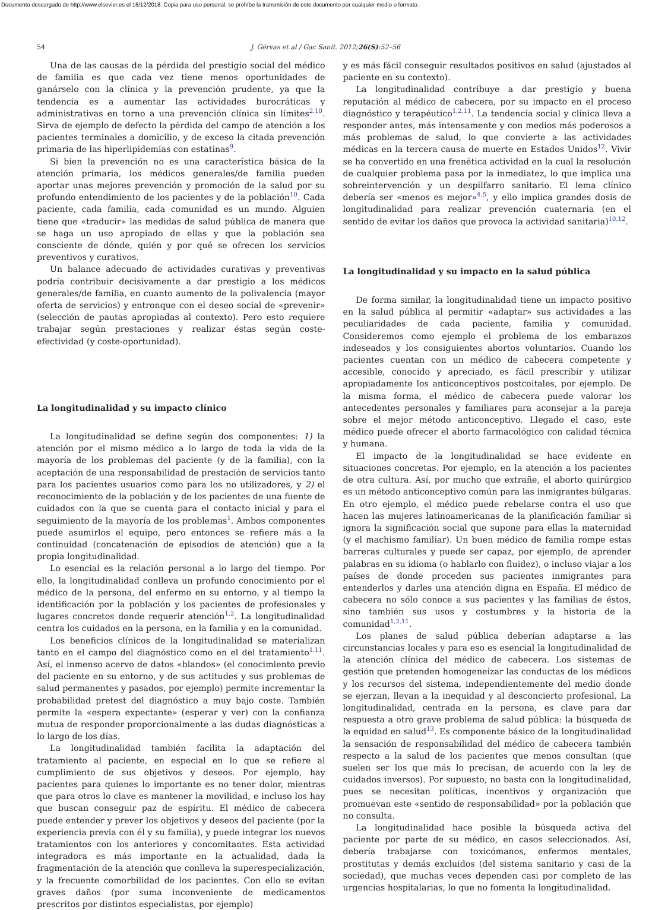Documento descargado de http://www.elsevier.es el 16/12/2018. Copia para uso personal, se prohíbe la transmisión de este documento por cualquier medio o formato.
54 J. Gérvas et al / Gac Sanit. 2012;26(S):52–56
Una de las causas de la pérdida del prestigio social del médico de familia es que cada vez tiene menos oportunidades de ganárselo con la clínica y la prevención prudente, ya que la tendencia es a aumentar las actividades burocráticas y administrativas en torno a una prevención clínica sin límites<sup>2,10</sup>. Sirva de ejemplo de defecto la pérdida del campo de atención a los pacientes terminales a domicilio, y de exceso la citada prevención primaria de las hiperlipidemias con estatinas<sup>9</sup>.
Si bien la prevención no es una característica básica de la atención primaria, los médicos generales/de familia pueden aportar unas mejores prevención y promoción de la salud por su profundo entendimiento de los pacientes y de la población<sup>10</sup>. Cada paciente, cada familia, cada comunidad es un mundo. Alguien tiene que «traducir» las medidas de salud pública de manera que se haga un uso apropiado de ellas y que la población sea consciente de dónde, quién y por qué se ofrecen los servicios preventivos y curativos.
Un balance adecuado de actividades curativas y preventivas podría contribuir decisivamente a dar prestigio a los médicos generales/de familia, en cuanto aumento de la polivalencia (mayor oferta de servicios) y entronque con el deseo social de «prevenir» (selección de pautas apropiadas al contexto). Pero esto requiere trabajar según prestaciones y realizar éstas según coste-efectividad (y coste-oportunidad).
La longitudinalidad y su impacto clínico
La longitudinalidad se define según dos componentes: 1) la atención por el mismo médico a lo largo de toda la vida de la mayoría de los problemas del paciente (y de la familia), con la aceptación de una responsabilidad de prestación de servicios tanto para los pacientes usuarios como para los no utilizadores, y 2) el reconocimiento de la población y de los pacientes de una fuente de cuidados con la que se cuenta para el contacto inicial y para el seguimiento de la mayoría de los problemas<sup>1</sup>. Ambos componentes puede asumirlos el equipo, pero entonces se refiere más a la continuidad (concatenación de episodios de atención) que a la propia longitudinalidad.
Lo esencial es la relación personal a lo largo del tiempo. Por ello, la longitudinalidad conlleva un profundo conocimiento por el médico de la persona, del enfermo en su entorno, y al tiempo la identificación por la población y los pacientes de profesionales y lugares concretos donde requerir atención<sup>1,2</sup>. La longitudinalidad centra los cuidados en la persona, en la familia y en la comunidad.
Los beneficios clínicos de la longitudinalidad se materializan tanto en el campo del diagnóstico como en el del tratamiento<sup>1,11</sup>. Así, el inmenso acervo de datos «blandos» (el conocimiento previo del paciente en su entorno, y de sus actitudes y sus problemas de salud permanentes y pasados, por ejemplo) permite incrementar la probabilidad pretest del diagnóstico a muy bajo coste. También permite la «espera expectante» (esperar y ver) con la confianza mutua de responder proporcionalmente a las dudas diagnósticas a lo largo de los días.
La longitudinalidad también facilita la adaptación del tratamiento al paciente, en especial en lo que se refiere al cumplimiento de sus objetivos y deseos. Por ejemplo, hay pacientes para quienes lo importante es no tener dolor, mientras que para otros lo clave es mantener la movilidad, e incluso los hay que buscan conseguir paz de espíritu. El médico de cabecera puede entender y prever los objetivos y deseos del paciente (por la experiencia previa con él y su familia), y puede integrar los nuevos tratamientos con los anteriores y concomitantes. Esta actividad integradora es más importante en la actualidad, dada la fragmentación de la atención que conlleva la superespecialización, y la frecuente comorbilidad de los pacientes. Con ello se evitan graves daños (por suma inconveniente de medicamentos prescritos por distintos especialistas, por ejemplo)
y es más fácil conseguir resultados positivos en salud (ajustados al paciente en su contexto).
La longitudinalidad contribuye a dar prestigio y buena reputación al médico de cabecera, por su impacto en el proceso diagnóstico y terapéutico<sup>1,2,11</sup>. La tendencia social y clínica lleva a responder antes, más intensamente y con medios más poderosos a más problemas de salud, lo que convierte a las actividades médicas en la tercera causa de muerte en Estados Unidos<sup>12</sup>. Vivir se ha convertido en una frenética actividad en la cual la resolución de cualquier problema pasa por la inmediatez, lo que implica una sobreintervención y un despilfarro sanitario. El lema clínico debería ser «menos es mejor»<sup>4,5</sup>, y ello implica grandes dosis de longitudinalidad para realizar prevención cuaternaria (en el sentido de evitar los daños que provoca la actividad sanitaria)<sup>10,12</sup>.
La longitudinalidad y su impacto en la salud pública
De forma similar, la longitudinalidad tiene un impacto positivo en la salud pública al permitir «adaptar» sus actividades a las peculiaridades de cada paciente, familia y comunidad. Consideremos como ejemplo el problema de los embarazos indeseados y los consiguientes abortos voluntarios. Cuando los pacientes cuentan con un médico de cabecera competente y accesible, conocido y apreciado, es fácil prescribir y utilizar apropiadamente los anticonceptivos postcoitales, por ejemplo. De la misma forma, el médico de cabecera puede valorar los antecedentes personales y familiares para aconsejar a la pareja sobre el mejor método anticonceptivo. Llegado el caso, este médico puede ofrecer el aborto farmacológico con calidad técnica y humana.
El impacto de la longitudinalidad se hace evidente en situaciones concretas. Por ejemplo, en la atención a los pacientes de otra cultura. Así, por mucho que extrañe, el aborto quirúrgico es un método anticonceptivo común para las inmigrantes búlgaras. En otro ejemplo, el médico puede rebelarse contra el uso que hacen las mujeres latinoamericanas de la planificación familiar si ignora la significación social que supone para ellas la maternidad (y el machismo familiar). Un buen médico de familia rompe estas barreras culturales y puede ser capaz, por ejemplo, de aprender palabras en su idioma (o hablarlo con fluidez), o incluso viajar a los países de donde proceden sus pacientes inmigrantes para entenderlos y darles una atención digna en España. El médico de cabecera no sólo conoce a sus pacientes y las familias de éstos, sino también sus usos y costumbres y la historia de la comunidad<sup>1,2,11</sup>.
Los planes de salud pública deberían adaptarse a las circunstancias locales y para eso es esencial la longitudinalidad de la atención clínica del médico de cabecera. Los sistemas de gestión que pretenden homogeneizar las conductas de los médicos y los recursos del sistema, independientemente del medio donde se ejerzan, llevan a la inequidad y al desconcierto profesional. La longitudinalidad, centrada en la persona, es clave para dar respuesta a otro grave problema de salud pública: la búsqueda de la equidad en salud<sup>13</sup>. Es componente básico de la longitudinalidad la sensación de responsabilidad del médico de cabecera también respecto a la salud de los pacientes que menos consultan (que suelen ser los que más lo precisan, de acuerdo con la ley de cuidados inversos). Por supuesto, no basta con la longitudinalidad, pues se necesitan políticas, incentivos y organización que promuevan este «sentido de responsabilidad» por la población que no consulta.
La longitudinalidad hace posible la búsqueda activa del paciente por parte de su médico, en casos seleccionados. Así, debería trabajarse con toxicómanos, enfermos mentales, prostitutas y demás excluidos (del sistema sanitario y casi de la sociedad), que muchas veces dependen casi por completo de las urgencias hospitalarias, lo que no fomenta la longitudinalidad.